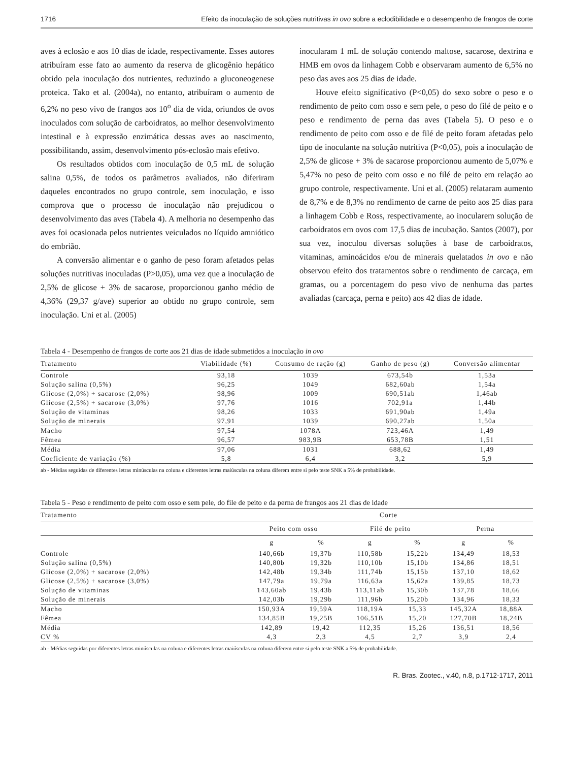1716 Efeito da inoculação de soluções nutritivas in ovo sobre a eclodibilidade e o desempenho de frangos de corte
aves à eclosão e aos 10 dias de idade, respectivamente. Esses autores atribuíram esse fato ao aumento da reserva de glicogênio hepático obtido pela inoculação dos nutrientes, reduzindo a gluconeogenese proteica. Tako et al. (2004a), no entanto, atribuíram o aumento de 6,2% no peso vivo de frangos aos 10<sup>o</sup> dia de vida, oriundos de ovos inoculados com solução de carboidratos, ao melhor desenvolvimento intestinal e à expressão enzimática dessas aves ao nascimento, possibilitando, assim, desenvolvimento pós-eclosão mais efetivo.
Os resultados obtidos com inoculação de 0,5 mL de solução salina 0,5%, de todos os parâmetros avaliados, não diferiram daqueles encontrados no grupo controle, sem inoculação, e isso comprova que o processo de inoculação não prejudicou o desenvolvimento das aves (Tabela 4). A melhoria no desempenho das aves foi ocasionada pelos nutrientes veiculados no líquido amniótico do embrião.
A conversão alimentar e o ganho de peso foram afetados pelas soluções nutritivas inoculadas (P>0,05), uma vez que a inoculação de 2,5% de glicose + 3% de sacarose, proporcionou ganho médio de 4,36% (29,37 g/ave) superior ao obtido no grupo controle, sem inoculação. Uni et al. (2005)
inocularam 1 mL de solução contendo maltose, sacarose, dextrina e HMB em ovos da linhagem Cobb e observaram aumento de 6,5% no peso das aves aos 25 dias de idade.
Houve efeito significativo (P<0,05) do sexo sobre o peso e o rendimento de peito com osso e sem pele, o peso do filé de peito e o peso e rendimento de perna das aves (Tabela 5). O peso e o rendimento de peito com osso e de filé de peito foram afetadas pelo tipo de inoculante na solução nutritiva (P<0,05), pois a inoculação de 2,5% de glicose + 3% de sacarose proporcionou aumento de 5,07% e 5,47% no peso de peito com osso e no filé de peito em relação ao grupo controle, respectivamente. Uni et al. (2005) relataram aumento de 8,7% e de 8,3% no rendimento de carne de peito aos 25 dias para a linhagem Cobb e Ross, respectivamente, ao inocularem solução de carboidratos em ovos com 17,5 dias de incubação. Santos (2007), por sua vez, inoculou diversas soluções à base de carboidratos, vitaminas, aminoácidos e/ou de minerais quelatados in ovo e não observou efeito dos tratamentos sobre o rendimento de carcaça, em gramas, ou a porcentagem do peso vivo de nenhuma das partes avaliadas (carcaça, perna e peito) aos 42 dias de idade.
Tabela 4 - Desempenho de frangos de corte aos 21 dias de idade submetidos a inoculação in ovo
| Tratamento | Viabilidade (%) | Consumo de ração (g) | Ganho de peso (g) | Conversão alimentar |
| --- | --- | --- | --- | --- |
| Controle | 93,18 | 1039 | 673,54b | 1,53a |
| Solução salina (0,5%) | 96,25 | 1049 | 682,60ab | 1,54a |
| Glicose (2,0%) + sacarose (2,0%) | 98,96 | 1009 | 690,51ab | 1,46ab |
| Glicose (2,5%) + sacarose (3,0%) | 97,76 | 1016 | 702,91a | 1,44b |
| Solução de vitaminas | 98,26 | 1033 | 691,90ab | 1,49a |
| Solução de minerais | 97,91 | 1039 | 690,27ab | 1,50a |
| Macho | 97,54 | 1078A | 723,46A | 1,49 |
| Fêmea | 96,57 | 983,9B | 653,78B | 1,51 |
| Média | 97,06 | 1031 | 688,62 | 1,49 |
| Coeficiente de variação (%) | 5,8 | 6,4 | 3,2 | 5,9 |
ab - Médias seguidas de diferentes letras minúsculas na coluna e diferentes letras maiúsculas na coluna diferem entre si pelo teste SNK a 5% de probabilidade.
Tabela 5 - Peso e rendimento de peito com osso e sem pele, do file de peito e da perna de frangos aos 21 dias de idade
| Tratamento | Corte | | | | | |
| --- | --- | --- | --- | --- | --- | --- |
| | Peito com osso | | Filé de peito | | Perna | |
| | g | % | g | % | g | % |
| Controle | 140,66b | 19,37b | 110,58b | 15,22b | 134,49 | 18,53 |
| Solução salina (0,5%) | 140,80b | 19,32b | 110,10b | 15,10b | 134,86 | 18,51 |
| Glicose (2,0%) + sacarose (2,0%) | 142,48b | 19,34b | 111,74b | 15,15b | 137,10 | 18,62 |
| Glicose (2,5%) + sacarose (3,0%) | 147,79a | 19,79a | 116,63a | 15,62a | 139,85 | 18,73 |
| Solução de vitaminas | 143,60ab | 19,43b | 113,11ab | 15,30b | 137,78 | 18,66 |
| Solução de minerais | 142,03b | 19,29b | 111,96b | 15,20b | 134,96 | 18,33 |
| Macho | 150,93A | 19,59A | 118,19A | 15,33 | 145,32A | 18,88A |
| Fêmea | 134,85B | 19,25B | 106,51B | 15,20 | 127,70B | 18,24B |
| Média | 142,89 | 19,42 | 112,35 | 15,26 | 136,51 | 18,56 |
| CV % | 4,3 | 2,3 | 4,5 | 2,7 | 3,9 | 2,4 |
ab - Médias seguidas por diferentes letras minúsculas na coluna e diferentes letras maiúsculas na coluna diferem entre si pelo teste SNK a 5% de probabilidade.
R. Bras. Zootec., v.40, n.8, p.1712-1717, 2011